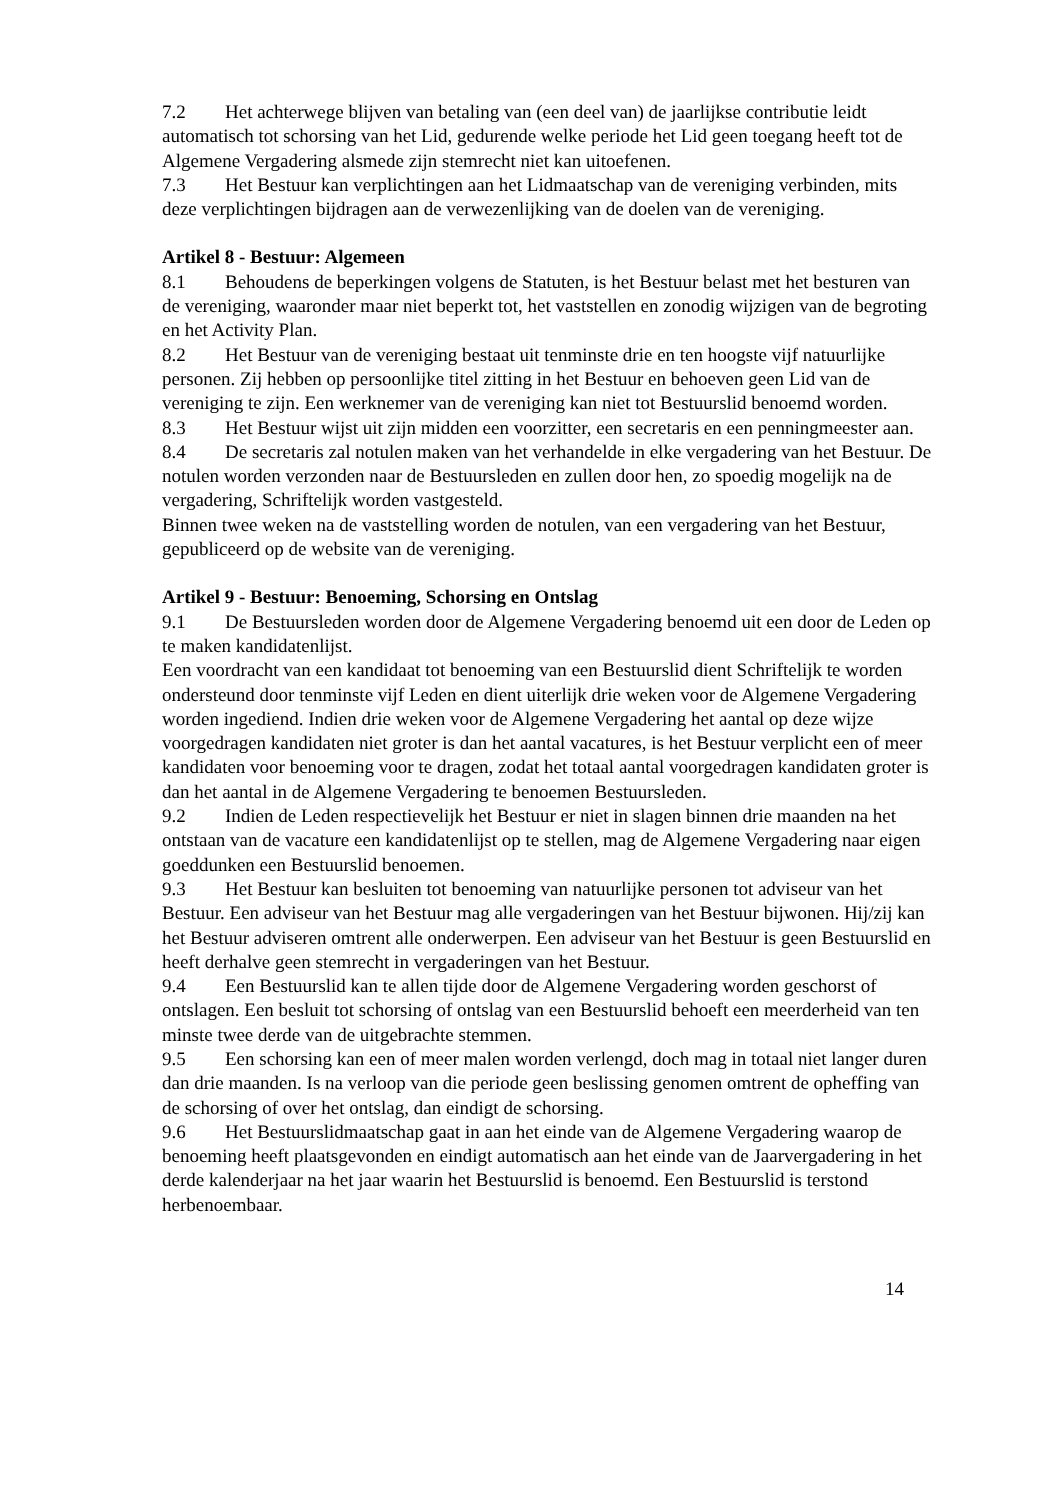7.2 Het achterwege blijven van betaling van (een deel van) de jaarlijkse contributie leidt automatisch tot schorsing van het Lid, gedurende welke periode het Lid geen toegang heeft tot de Algemene Vergadering alsmede zijn stemrecht niet kan uitoefenen.
7.3 Het Bestuur kan verplichtingen aan het Lidmaatschap van de vereniging verbinden, mits deze verplichtingen bijdragen aan de verwezenlijking van de doelen van de vereniging.
Artikel 8 - Bestuur: Algemeen
8.1 Behoudens de beperkingen volgens de Statuten, is het Bestuur belast met het besturen van de vereniging, waaronder maar niet beperkt tot, het vaststellen en zonodig wijzigen van de begroting en het Activity Plan.
8.2 Het Bestuur van de vereniging bestaat uit tenminste drie en ten hoogste vijf natuurlijke personen. Zij hebben op persoonlijke titel zitting in het Bestuur en behoeven geen Lid van de vereniging te zijn. Een werknemer van de vereniging kan niet tot Bestuurslid benoemd worden.
8.3 Het Bestuur wijst uit zijn midden een voorzitter, een secretaris en een penningmeester aan.
8.4 De secretaris zal notulen maken van het verhandelde in elke vergadering van het Bestuur. De notulen worden verzonden naar de Bestuursleden en zullen door hen, zo spoedig mogelijk na de vergadering, Schriftelijk worden vastgesteld.
Binnen twee weken na de vaststelling worden de notulen, van een vergadering van het Bestuur, gepubliceerd op de website van de vereniging.
Artikel 9 - Bestuur: Benoeming, Schorsing en Ontslag
9.1 De Bestuursleden worden door de Algemene Vergadering benoemd uit een door de Leden op te maken kandidatenlijst.
Een voordracht van een kandidaat tot benoeming van een Bestuurslid dient Schriftelijk te worden ondersteund door tenminste vijf Leden en dient uiterlijk drie weken voor de Algemene Vergadering worden ingediend. Indien drie weken voor de Algemene Vergadering het aantal op deze wijze voorgedragen kandidaten niet groter is dan het aantal vacatures, is het Bestuur verplicht een of meer kandidaten voor benoeming voor te dragen, zodat het totaal aantal voorgedragen kandidaten groter is dan het aantal in de Algemene Vergadering te benoemen Bestuursleden.
9.2 Indien de Leden respectievelijk het Bestuur er niet in slagen binnen drie maanden na het ontstaan van de vacature een kandidatenlijst op te stellen, mag de Algemene Vergadering naar eigen goeddunken een Bestuurslid benoemen.
9.3 Het Bestuur kan besluiten tot benoeming van natuurlijke personen tot adviseur van het Bestuur. Een adviseur van het Bestuur mag alle vergaderingen van het Bestuur bijwonen. Hij/zij kan het Bestuur adviseren omtrent alle onderwerpen. Een adviseur van het Bestuur is geen Bestuurslid en heeft derhalve geen stemrecht in vergaderingen van het Bestuur.
9.4 Een Bestuurslid kan te allen tijde door de Algemene Vergadering worden geschorst of ontslagen. Een besluit tot schorsing of ontslag van een Bestuurslid behoeft een meerderheid van ten minste twee derde van de uitgebrachte stemmen.
9.5 Een schorsing kan een of meer malen worden verlengd, doch mag in totaal niet langer duren dan drie maanden. Is na verloop van die periode geen beslissing genomen omtrent de opheffing van de schorsing of over het ontslag, dan eindigt de schorsing.
9.6 Het Bestuurslidmaatschap gaat in aan het einde van de Algemene Vergadering waarop de benoeming heeft plaatsgevonden en eindigt automatisch aan het einde van de Jaarvergadering in het derde kalenderjaar na het jaar waarin het Bestuurslid is benoemd. Een Bestuurslid is terstond herbenoembaar.
14